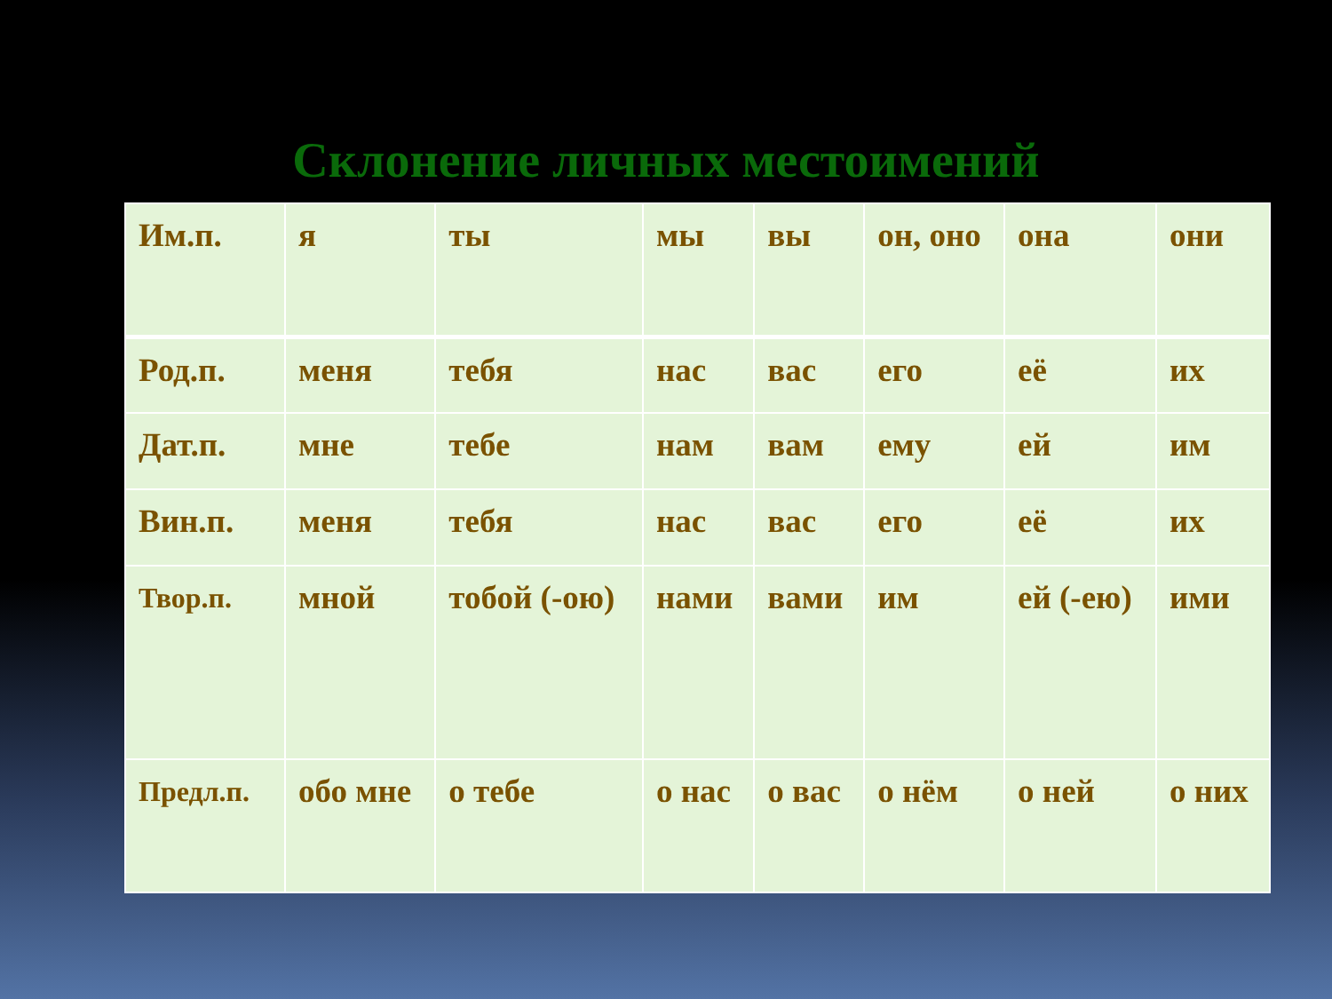Склонение личных местоимений
| Им.п. | я | ты | мы | вы | он, оно | она | они |
| Род.п. | меня | тебя | нас | вас | его | её | их |
| Дат.п. | мне | тебе | нам | вам | ему | ей | им |
| Вин.п. | меня | тебя | нас | вас | его | её | их |
| Твор.п. | мной | тобой (-ою) | нами | вами | им | ей (-ею) | ими |
| Предл.п. | обо мне | о тебе | о нас | о вас | о нём | о ней | о них |